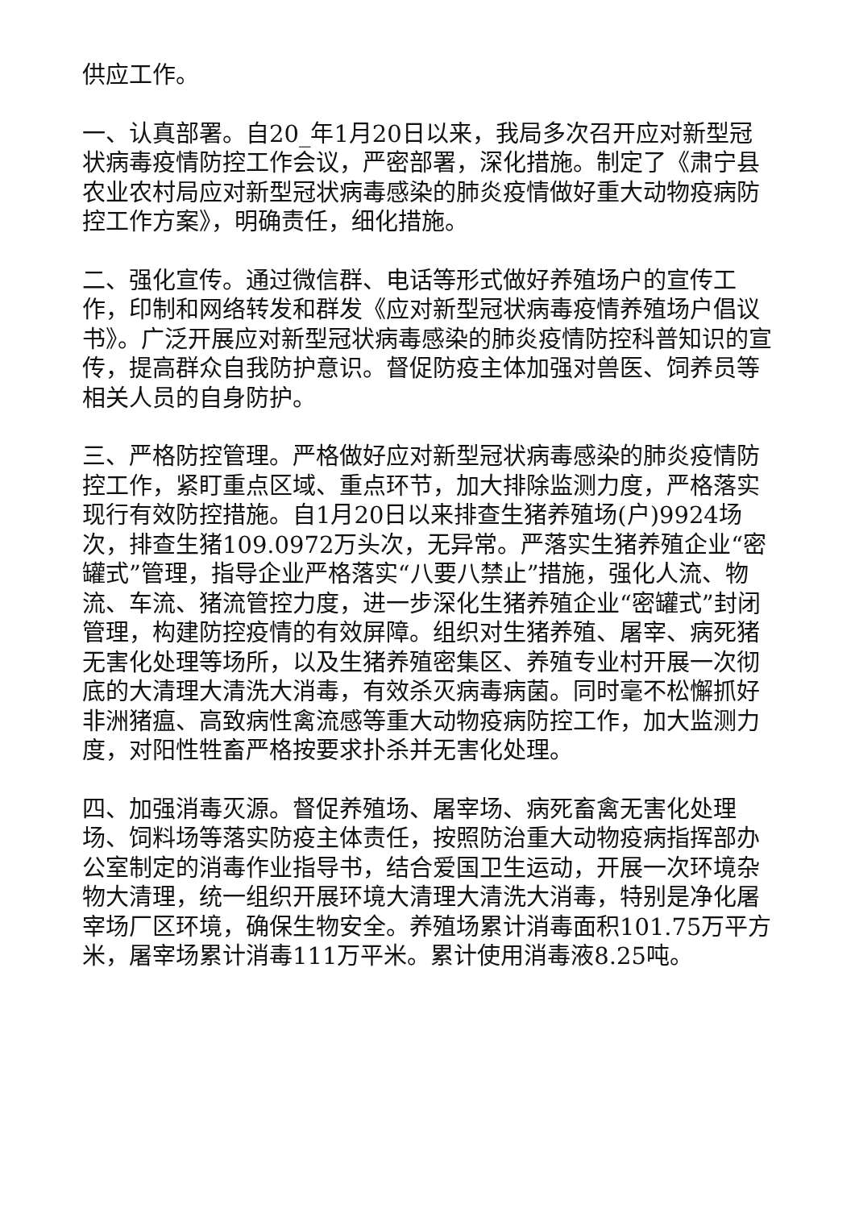供应工作。
一、认真部署。自20_年1月20日以来，我局多次召开应对新型冠状病毒疫情防控工作会议，严密部署，深化措施。制定了《肃宁县农业农村局应对新型冠状病毒感染的肺炎疫情做好重大动物疫病防控工作方案》，明确责任，细化措施。
二、强化宣传。通过微信群、电话等形式做好养殖场户的宣传工作，印制和网络转发和群发《应对新型冠状病毒疫情养殖场户倡议书》。广泛开展应对新型冠状病毒感染的肺炎疫情防控科普知识的宣传，提高群众自我防护意识。督促防疫主体加强对兽医、饲养员等相关人员的自身防护。
三、严格防控管理。严格做好应对新型冠状病毒感染的肺炎疫情防控工作，紧盯重点区域、重点环节，加大排除监测力度，严格落实现行有效防控措施。自1月20日以来排查生猪养殖场(户)9924场次，排查生猪109.0972万头次，无异常。严落实生猪养殖企业“密罐式”管理，指导企业严格落实“八要八禁止”措施，强化人流、物流、车流、猪流管控力度，进一步深化生猪养殖企业“密罐式”封闭管理，构建防控疫情的有效屏障。组织对生猪养殖、屠宰、病死猪无害化处理等场所，以及生猪养殖密集区、养殖专业村开展一次彻底的大清理大清洗大消毒，有效杀灭病毒病菌。同时毫不松懈抓好非洲猪瘟、高致病性禽流感等重大动物疫病防控工作，加大监测力度，对阳性牲畜严格按要求扑杀并无害化处理。
四、加强消毒灭源。督促养殖场、屠宰场、病死畜禽无害化处理场、饲料场等落实防疫主体责任，按照防治重大动物疫病指挥部办公室制定的消毒作业指导书，结合爱国卫生运动，开展一次环境杂物大清理，统一组织开展环境大清理大清洗大消毒，特别是净化屠宰场厂区环境，确保生物安全。养殖场累计消毒面积101.75万平方米，屠宰场累计消毒111万平米。累计使用消毒液8.25吨。